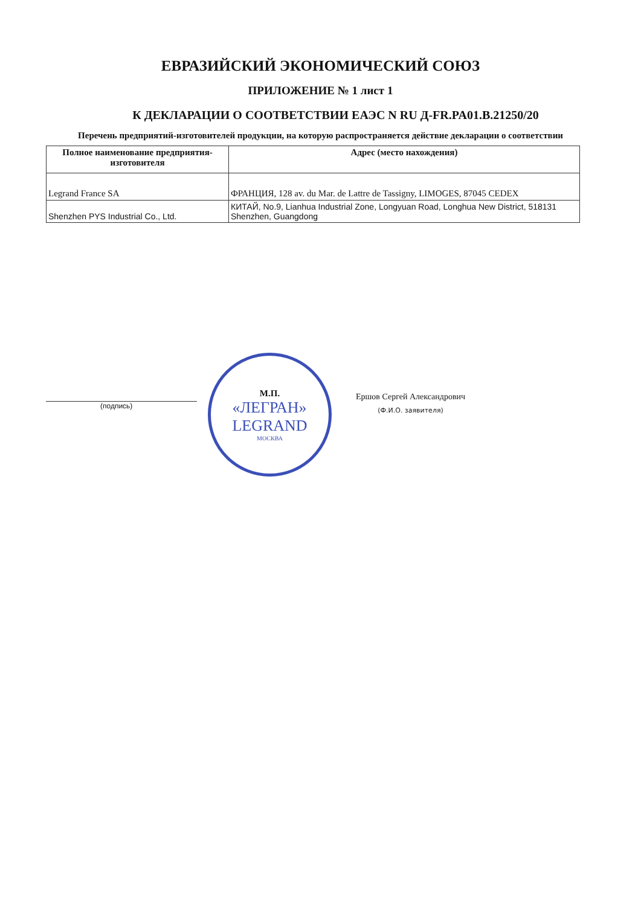ЕВРАЗИЙСКИЙ ЭКОНОМИЧЕСКИЙ СОЮЗ
ПРИЛОЖЕНИЕ № 1 лист 1
К ДЕКЛАРАЦИИ О СООТВЕТСТВИИ ЕАЭС N RU Д-FR.PA01.B.21250/20
Перечень предприятий-изготовителей продукции, на которую распространяется действие декларации о соответствии
| Полное наименование предприятия-изготовителя | Адрес (место нахождения) |
| --- | --- |
| Legrand France SA | ФРАНЦИЯ, 128 av. du Mar. de Lattre de Tassigny, LIMOGES, 87045 CEDEX |
| Shenzhen PYS Industrial Co., Ltd. | КИТАЙ, No.9, Lianhua Industrial Zone, Longyuan Road, Longhua New District, 518131 Shenzhen, Guangdong |
(подпись)
М.П.
«ЛЕГРАН»
LEGRAND
МОСКВА
Ершов Сергей Александрович
(Ф.И.О. заявителя)